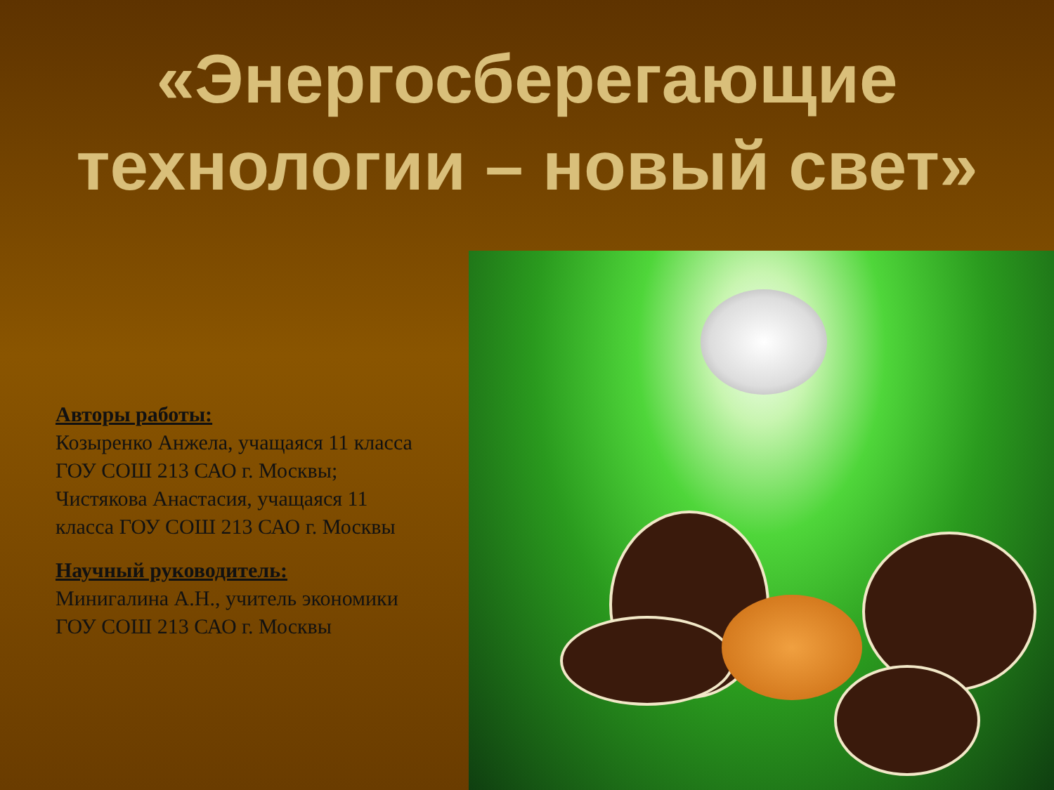«Энергосберегающие технологии – новый свет»
Авторы работы:
Козыренко Анжела, учащаяся 11 класса ГОУ СОШ 213 САО г. Москвы;
Чистякова Анастасия, учащаяся 11 класса ГОУ СОШ 213 САО г. Москвы
Научный руководитель:
Минигалина А.Н., учитель экономики ГОУ СОШ 213 САО г. Москвы